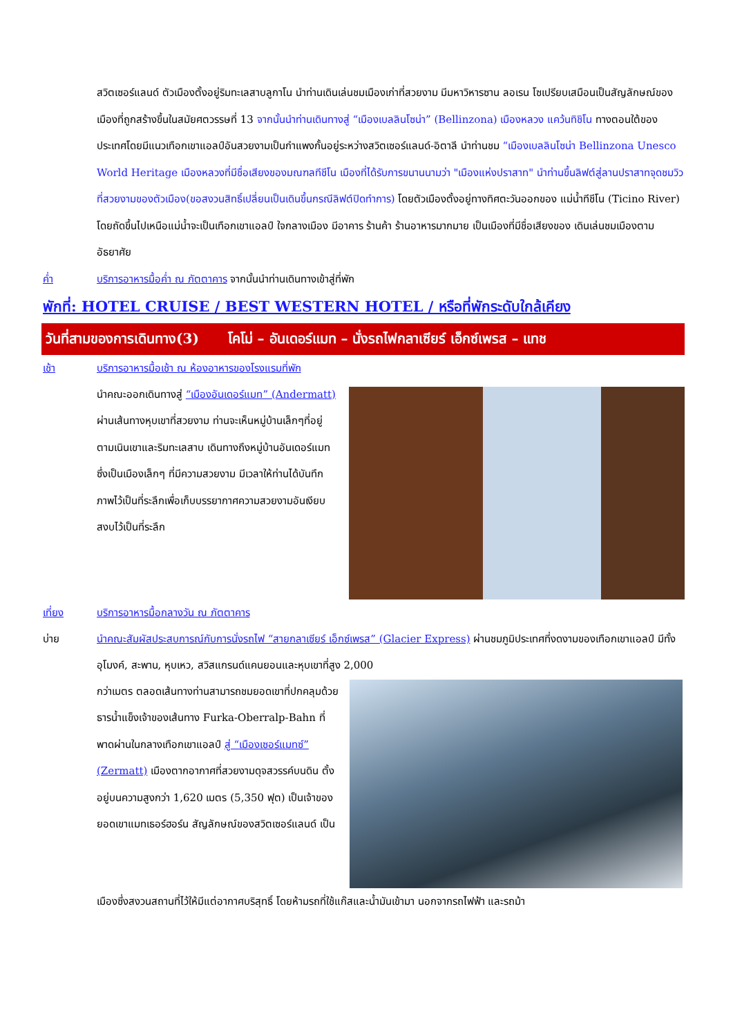สวิตเซอร์แลนด์ ตัวเมืองตั้งอยู่ริมทะเลสาบลูกาโน นำท่านเดินเล่นชมเมืองเก่าที่สวยงาม มีมหาวิหารซาน ลอเรน โซเปรียบเสมือนเป็นสัญลักษณ์ของเมืองที่ถูกสร้างขึ้นในสมัยศตวรรษที่ 13 จากนั้นนำท่านเดินทางสู่ “เมืองเบลลินโซน่า” (Bellinzona) เมืองหลวง แคว้นทิชิโน ทางตอนใต้ของประเทศโดยมีแนวเทือกเขาแอลป์อันสวยงามเป็นกำแพงกั้นอยู่ระหว่างสวิตเซอร์แลนด์-อิตาลี นำท่านชม “เมืองเบลลินโซน่า Bellinzona Unesco World Heritage เมืองหลวงที่มีชื่อเสียงของมณฑลทีชีโน เมืองที่ได้รับการขนานนามว่า "เมืองแห่งปราสาท" นำท่านขึ้นลิฟต์สู่ลานปราสาทจุดชมวิวที่สวยงามของตัวเมือง(ขอสงวนสิทธิ์เปลี่ยนเป็นเดินขึ้นกรณีลิฟต์ปิดทำการ) โดยตัวเมืองตั้งอยู่ทางทิศตะวันออกของ แม่น้ำทีชีโน (Ticino River) โดยถัดขึ้นไปเหนือแม่น้ำจะเป็นเทือกเขาแอลป์ ใจกลางเมือง มีอาคาร ร้านค้า ร้านอาหารมากมาย เป็นเมืองที่มีชื่อเสียงของ เดินเล่นชมเมืองตามอัธยาศัย
ค่ำ บริการอาหารมื้อค่ำ ณ ภัตตาคาร จากนั้นนำท่านเดินทางเข้าสู่ที่พัก
พักที่: HOTEL CRUISE / BEST WESTERN HOTEL / หรือที่พักระดับใกล้เคียง
วันที่สามของการเดินทาง(3) โคโม่ – อันเดอร์แมท – นั่งรถไฟกลาเซียร์ เอ็กซ์เพรส – แทช
เช้า บริการอาหารมื้อเช้า ณ ห้องอาหารของโรงแรมที่พัก
นำคณะออกเดินทางสู่ “เมืองอันเดอร์แมท” (Andermatt) ผ่านเส้นทางหุบเขาที่สวยงาม ท่านจะเห็นหมู่บ้านเล็กๆที่อยู่ตามเนินเขาและริมทะเลสาบ เดินทางถึงหมู่บ้านอันเดอร์แมท ซึ่งเป็นเมืองเล็กๆ ที่มีความสวยงาม มีเวลาให้ท่านได้บันทึกภาพไว้เป็นที่ระลึกเพื่อเก็บบรรยากาศความสวยงามอันเงียบสงบไว้เป็นที่ระลึก
เที่ยง บริการอาหารมื้อกลางวัน ณ ภัตตาคาร
บ่าย นำคณะสัมผัสประสบการณ์กับการนั่งรถไฟ “สายกลาเซียร์ เอ็กซ์เพรส” (Glacier Express) ผ่านชมภูมิประเทศที่งดงามของเทือกเขาแอลป์ มีทั้งอุโมงค์, สะพาน, หุบเหว, สวิสแกรนด์แคนยอนและหุบเขาที่สูง 2,000
กว่าเมตร ตลอดเส้นทางท่านสามารถชมยอดเขาที่ปกคลุมด้วยธารน้ำแข็งเจ้าของเส้นทาง Furka-Oberralp-Bahn ที่พาดผ่านในกลางเทือกเขาแอลป์ สู่ “เมืองเซอร์แมทซ์” (Zermatt) เมืองตากอากาศที่สวยงามดุจสวรรค์บนดิน ตั้งอยู่บนความสูงกว่า 1,620 เมตร (5,350 ฟุต) เป็นเจ้าของ ยอดเขาแมทเธอร์ฮอร์น สัญลักษณ์ของสวิตเซอร์แลนด์ เป็น
เมืองซึ่งสงวนสถานที่ไว้ให้มีแต่อากาศบริสุทธิ์ โดยห้ามรถที่ใช้แก๊สและน้ำมันเข้ามา นอกจากรถไฟฟ้า และรถม้า